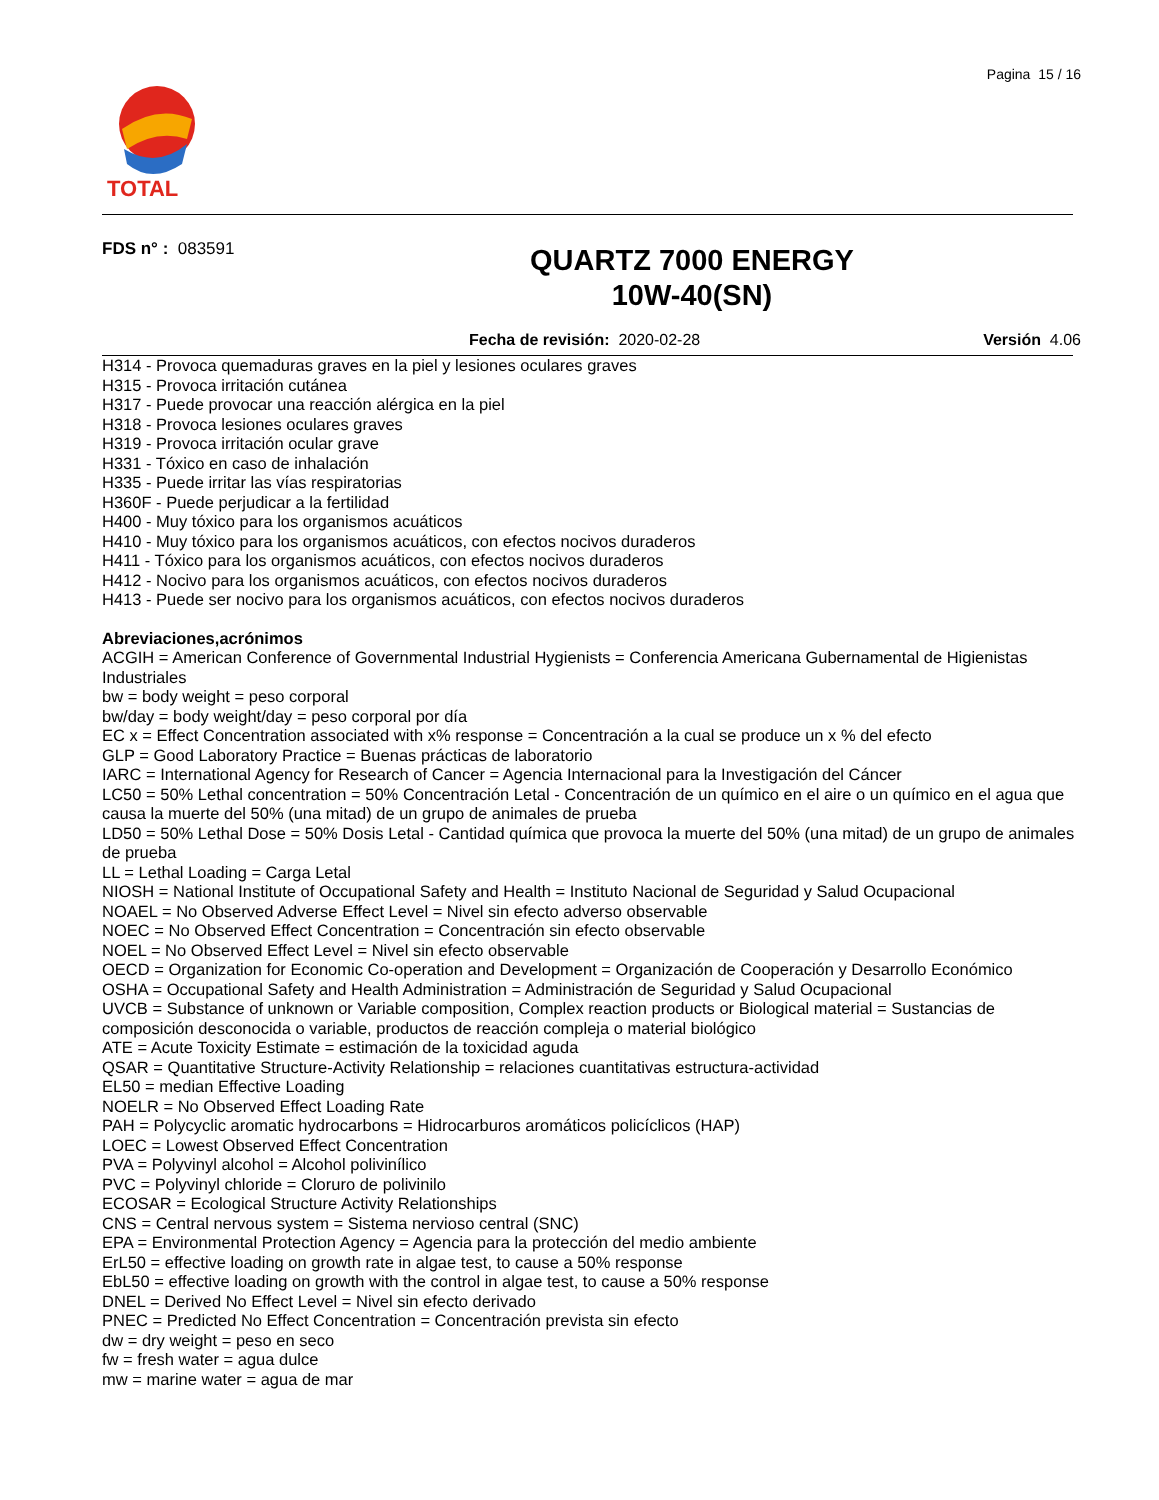Pagina 15 / 16
TOTAL
FDS n° : 083591
QUARTZ 7000 ENERGY
10W-40(SN)
Fecha de revisión: 2020-02-28 Versión 4.06
H314 - Provoca quemaduras graves en la piel y lesiones oculares graves
H315 - Provoca irritación cutánea
H317 - Puede provocar una reacción alérgica en la piel
H318 - Provoca lesiones oculares graves
H319 - Provoca irritación ocular grave
H331 - Tóxico en caso de inhalación
H335 - Puede irritar las vías respiratorias
H360F - Puede perjudicar a la fertilidad
H400 - Muy tóxico para los organismos acuáticos
H410 - Muy tóxico para los organismos acuáticos, con efectos nocivos duraderos
H411 - Tóxico para los organismos acuáticos, con efectos nocivos duraderos
H412 - Nocivo para los organismos acuáticos, con efectos nocivos duraderos
H413 - Puede ser nocivo para los organismos acuáticos, con efectos nocivos duraderos
Abreviaciones,acrónimos
ACGIH = American Conference of Governmental Industrial Hygienists = Conferencia Americana Gubernamental de Higienistas Industriales
bw = body weight = peso corporal
bw/day = body weight/day = peso corporal por día
EC x = Effect Concentration associated with x% response = Concentración a la cual se produce un x % del efecto
GLP = Good Laboratory Practice = Buenas prácticas de laboratorio
IARC = International Agency for Research of Cancer = Agencia Internacional para la Investigación del Cáncer
LC50 = 50% Lethal concentration = 50% Concentración Letal - Concentración de un químico en el aire o un químico en el agua que causa la muerte del 50% (una mitad) de un grupo de animales de prueba
LD50 = 50% Lethal Dose = 50% Dosis Letal - Cantidad química que provoca la muerte del 50% (una mitad) de un grupo de animales de prueba
LL = Lethal Loading = Carga Letal
NIOSH = National Institute of Occupational Safety and Health = Instituto Nacional de Seguridad y Salud Ocupacional
NOAEL = No Observed Adverse Effect Level = Nivel sin efecto adverso observable
NOEC = No Observed Effect Concentration = Concentración sin efecto observable
NOEL = No Observed Effect Level = Nivel sin efecto observable
OECD = Organization for Economic Co-operation and Development = Organización de Cooperación y Desarrollo Económico
OSHA = Occupational Safety and Health Administration = Administración de Seguridad y Salud Ocupacional
UVCB = Substance of unknown or Variable composition, Complex reaction products or Biological material = Sustancias de composición desconocida o variable, productos de reacción compleja o material biológico
ATE = Acute Toxicity Estimate = estimación de la toxicidad aguda
QSAR = Quantitative Structure-Activity Relationship = relaciones cuantitativas estructura-actividad
EL50 = median Effective Loading
NOELR = No Observed Effect Loading Rate
PAH = Polycyclic aromatic hydrocarbons = Hidrocarburos aromáticos policíclicos (HAP)
LOEC = Lowest Observed Effect Concentration
PVA = Polyvinyl alcohol = Alcohol polivinílico
PVC = Polyvinyl chloride = Cloruro de polivinilo
ECOSAR = Ecological Structure Activity Relationships
CNS = Central nervous system = Sistema nervioso central (SNC)
EPA = Environmental Protection Agency = Agencia para la protección del medio ambiente
ErL50 = effective loading on growth rate in algae test, to cause a 50% response
EbL50 = effective loading on growth with the control in algae test, to cause a 50% response
DNEL = Derived No Effect Level = Nivel sin efecto derivado
PNEC = Predicted No Effect Concentration = Concentración prevista sin efecto
dw = dry weight = peso en seco
fw = fresh water = agua dulce
mw = marine water = agua de mar